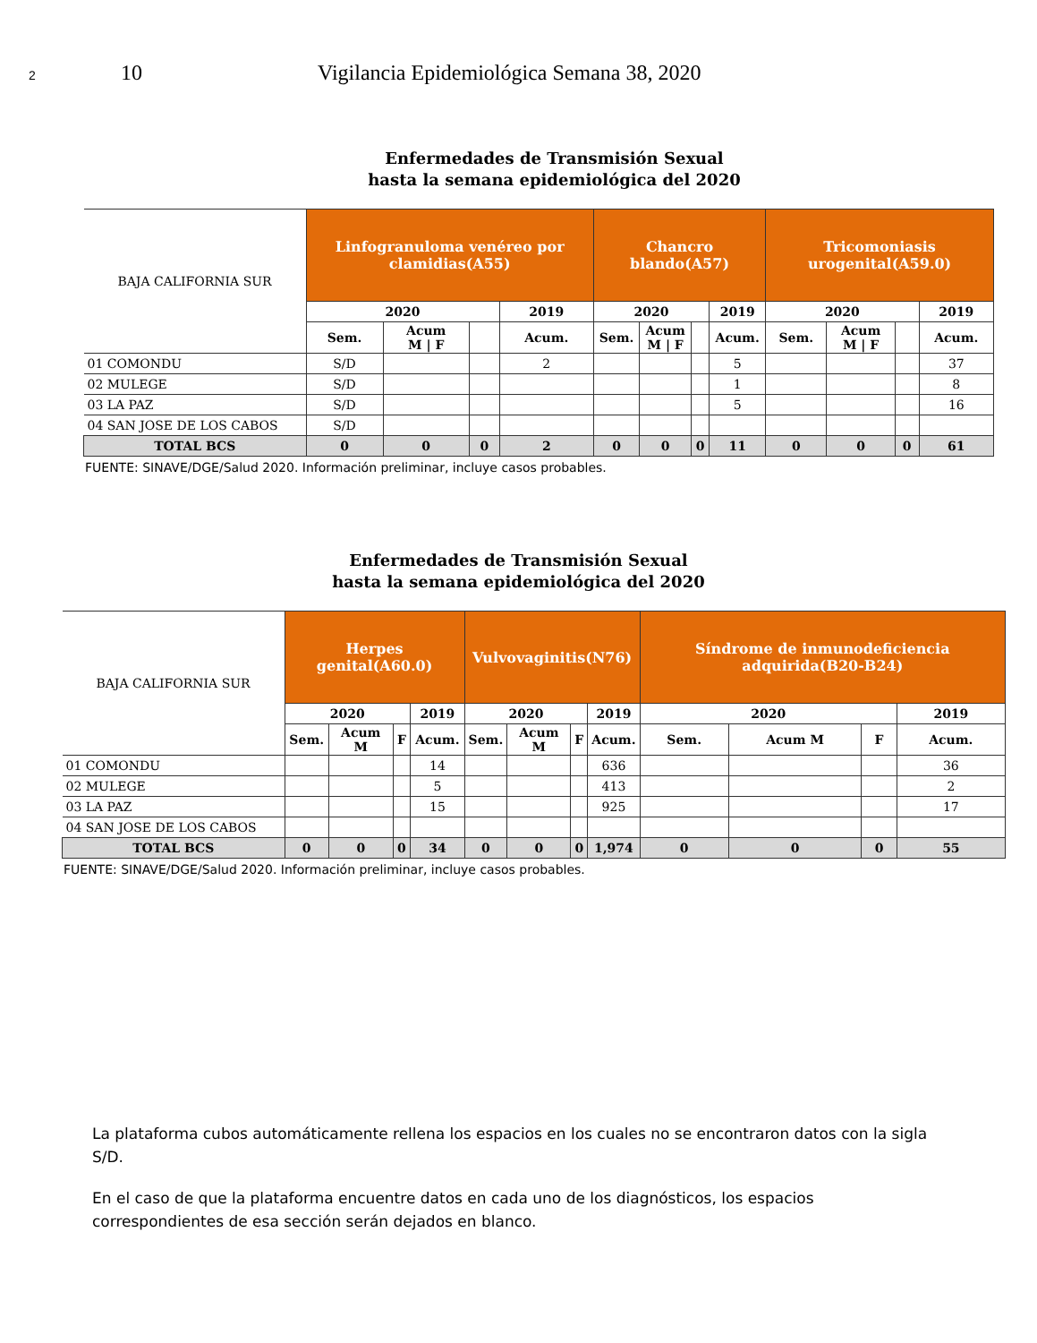2 10 Vigilancia Epidemiológica Semana 38, 2020
Enfermedades de Transmisión Sexual
hasta la semana epidemiológica del 2020
| BAJA CALIFORNIA SUR | Linfogranuloma venéreo por clamidias(A55) | | | | Chancro blando(A57) | | | | Tricomoniasis urogenital(A59.0) | | | |
| --- | --- | --- | --- | --- | --- | --- | --- | --- | --- | --- | --- | --- |
| | 2020 | | | 2019 | 2020 | | | 2019 | 2020 | | | 2019 |
| | Sem. | Acum M / F | | Acum. | Sem. | Acum M / F | | Acum. | Sem. | Acum M / F | | Acum. |
| 01 COMONDU | S/D | | | 2 | | | | 5 | | | | 37 |
| 02 MULEGE | S/D | | | | | | | 1 | | | | 8 |
| 03 LA PAZ | S/D | | | | | | | 5 | | | | 16 |
| 04 SAN JOSE DE LOS CABOS | S/D | | | | | | | | | | | |
| TOTAL BCS | 0 | 0 | 0 | 2 | 0 | 0 | 0 | 11 | 0 | 0 | 0 | 61 |
FUENTE: SINAVE/DGE/Salud 2020. Información preliminar, incluye casos probables.
Enfermedades de Transmisión Sexual
hasta la semana epidemiológica del 2020
| BAJA CALIFORNIA SUR | Herpes genital(A60.0) | | | | Vulvovaginitis(N76) | | | | Síndrome de inmunodeficiencia adquirida(B20-B24) | | | |
| --- | --- | --- | --- | --- | --- | --- | --- | --- | --- | --- | --- | --- |
| | 2020 | | | 2019 | 2020 | | | 2019 | 2020 | | | 2019 |
| | Sem. | Acum M | F | Acum. | Sem. | Acum M | F | Acum. | Sem. | Acum M | F | Acum. |
| 01 COMONDU | | | | 14 | | | | 636 | | | | 36 |
| 02 MULEGE | | | | 5 | | | | 413 | | | | 2 |
| 03 LA PAZ | | | | 15 | | | | 925 | | | | 17 |
| 04 SAN JOSE DE LOS CABOS | | | | | | | | | | | | |
| TOTAL BCS | 0 | 0 | 0 | 34 | 0 | 0 | 0 | 1,974 | 0 | 0 | 0 | 55 |
FUENTE: SINAVE/DGE/Salud 2020. Información preliminar, incluye casos probables.
La plataforma cubos automáticamente rellena los espacios en los cuales no se encontraron datos con la sigla S/D.
En el caso de que la plataforma encuentre datos en cada uno de los diagnósticos, los espacios correspondientes de esa sección serán dejados en blanco.